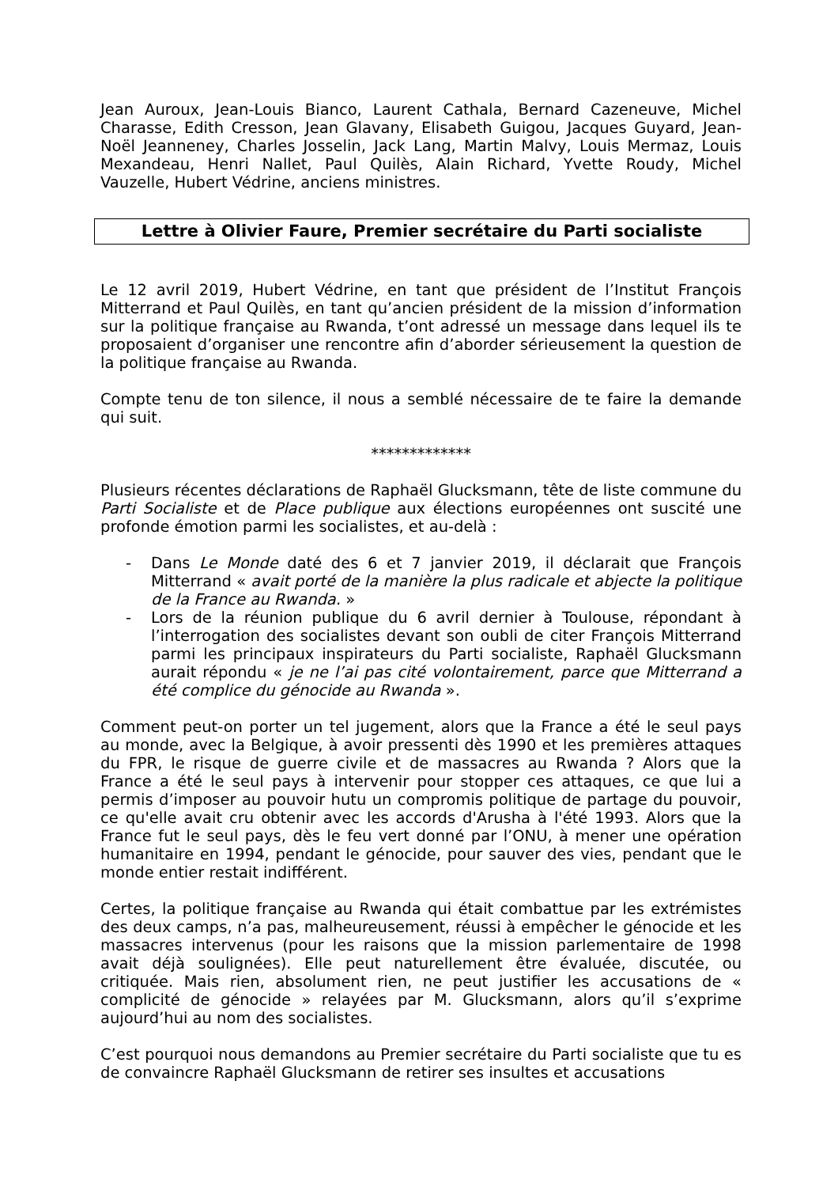Jean Auroux, Jean-Louis Bianco, Laurent Cathala, Bernard Cazeneuve, Michel Charasse, Edith Cresson, Jean Glavany, Elisabeth Guigou, Jacques Guyard, Jean-Noël Jeanneney, Charles Josselin, Jack Lang, Martin Malvy, Louis Mermaz, Louis Mexandeau, Henri Nallet, Paul Quilès, Alain Richard, Yvette Roudy, Michel Vauzelle, Hubert Védrine, anciens ministres.
Lettre à Olivier Faure, Premier secrétaire du Parti socialiste
Le 12 avril 2019, Hubert Védrine, en tant que président de l’Institut François Mitterrand et Paul Quilès, en tant qu’ancien président de la mission d’information sur la politique française au Rwanda, t’ont adressé un message dans lequel ils te proposaient d’organiser une rencontre afin d’aborder sérieusement la question de la politique française au Rwanda.
Compte tenu de ton silence, il nous a semblé nécessaire de te faire la demande qui suit.
*************
Plusieurs récentes déclarations de Raphaël Glucksmann, tête de liste commune du Parti Socialiste et de Place publique aux élections européennes ont suscité une profonde émotion parmi les socialistes, et au-delà :
- Dans Le Monde daté des 6 et 7 janvier 2019, il déclarait que François Mitterrand « avait porté de la manière la plus radicale et abjecte la politique de la France au Rwanda. »
- Lors de la réunion publique du 6 avril dernier à Toulouse, répondant à l’interrogation des socialistes devant son oubli de citer François Mitterrand parmi les principaux inspirateurs du Parti socialiste, Raphaël Glucksmann aurait répondu « je ne l’ai pas cité volontairement, parce que Mitterrand a été complice du génocide au Rwanda ».
Comment peut-on porter un tel jugement, alors que la France a été le seul pays au monde, avec la Belgique, à avoir pressenti dès 1990 et les premières attaques du FPR, le risque de guerre civile et de massacres au Rwanda ? Alors que la France a été le seul pays à intervenir pour stopper ces attaques, ce que lui a permis d’imposer au pouvoir hutu un compromis politique de partage du pouvoir, ce qu'elle avait cru obtenir avec les accords d'Arusha à l'été 1993. Alors que la France fut le seul pays, dès le feu vert donné par l’ONU, à mener une opération humanitaire en 1994, pendant le génocide, pour sauver des vies, pendant que le monde entier restait indifférent.
Certes, la politique française au Rwanda qui était combattue par les extrémistes des deux camps, n’a pas, malheureusement, réussi à empêcher le génocide et les massacres intervenus (pour les raisons que la mission parlementaire de 1998 avait déjà soulignées). Elle peut naturellement être évaluée, discutée, ou critiquée. Mais rien, absolument rien, ne peut justifier les accusations de « complicité de génocide » relayées par M. Glucksmann, alors qu’il s’exprime aujourd’hui au nom des socialistes.
C’est pourquoi nous demandons au Premier secrétaire du Parti socialiste que tu es de convaincre Raphaël Glucksmann de retirer ses insultes et accusations